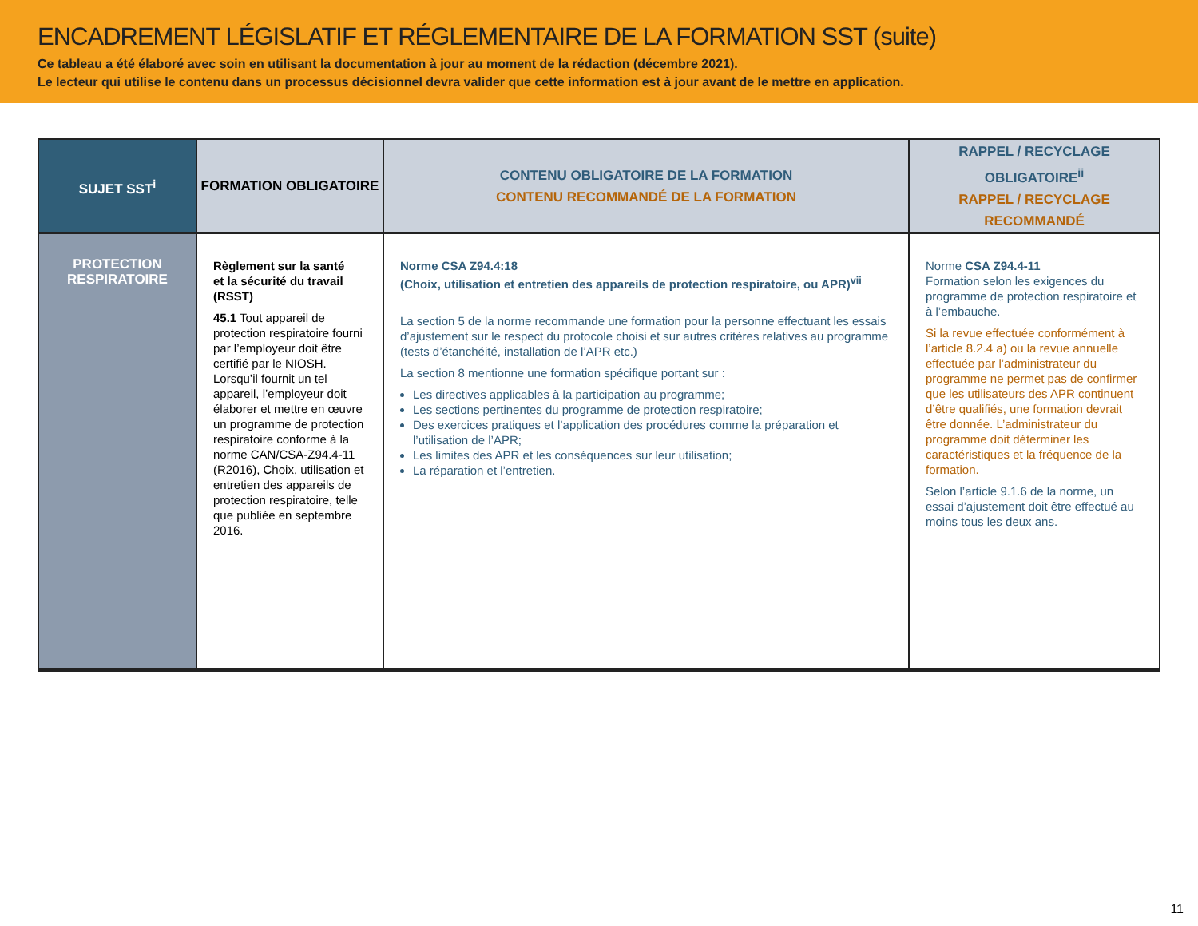ENCADREMENT LÉGISLATIF ET RÉGLEMENTAIRE DE LA FORMATION SST (suite)
Ce tableau a été élaboré avec soin en utilisant la documentation à jour au moment de la rédaction (décembre 2021).
Le lecteur qui utilise le contenu dans un processus décisionnel devra valider que cette information est à jour avant de le mettre en application.
| SUJET SST<sup>i</sup> | FORMATION OBLIGATOIRE | CONTENU OBLIGATOIRE DE LA FORMATION CONTENU RECOMMANDÉ DE LA FORMATION | RAPPEL / RECYCLAGE OBLIGATOIRE<sup>ii</sup> RAPPEL / RECYCLAGE RECOMMANDÉ |
| --- | --- | --- | --- |
| PROTECTION RESPIRATOIRE | Règlement sur la santé et la sécurité du travail (RSST) 45.1 Tout appareil de protection respiratoire fourni par l’employeur doit être certifié par le NIOSH. Lorsqu’il fournit un tel appareil, l’employeur doit élaborer et mettre en œuvre un programme de protection respiratoire conforme à la norme CAN/CSA-Z94.4-11 (R2016), Choix, utilisation et entretien des appareils de protection respiratoire, telle que publiée en septembre 2016. | Norme CSA Z94.4:18 (Choix, utilisation et entretien des appareils de protection respiratoire, ou APR)<sup>vii</sup> La section 5 de la norme recommande une formation pour la personne effectuant les essais d’ajustement sur le respect du protocole choisi et sur autres critères relatives au programme (tests d’étanchéité, installation de l’APR etc.) La section 8 mentionne une formation spécifique portant sur : Les directives applicables à la participation au programme; Les sections pertinentes du programme de protection respiratoire; Des exercices pratiques et l’application des procédures comme la préparation et l’utilisation de l’APR; Les limites des APR et les conséquences sur leur utilisation; La réparation et l’entretien. | Norme CSA Z94.4-11 Formation selon les exigences du programme de protection respiratoire et à l’embauche. Si la revue effectuée conformément à l’article 8.2.4 a) ou la revue annuelle effectuée par l’administrateur du programme ne permet pas de confirmer que les utilisateurs des APR continuent d’être qualifiés, une formation devrait être donnée. L’administrateur du programme doit déterminer les caractéristiques et la fréquence de la formation. Selon l’article 9.1.6 de la norme, un essai d’ajustement doit être effectué au moins tous les deux ans. |
11